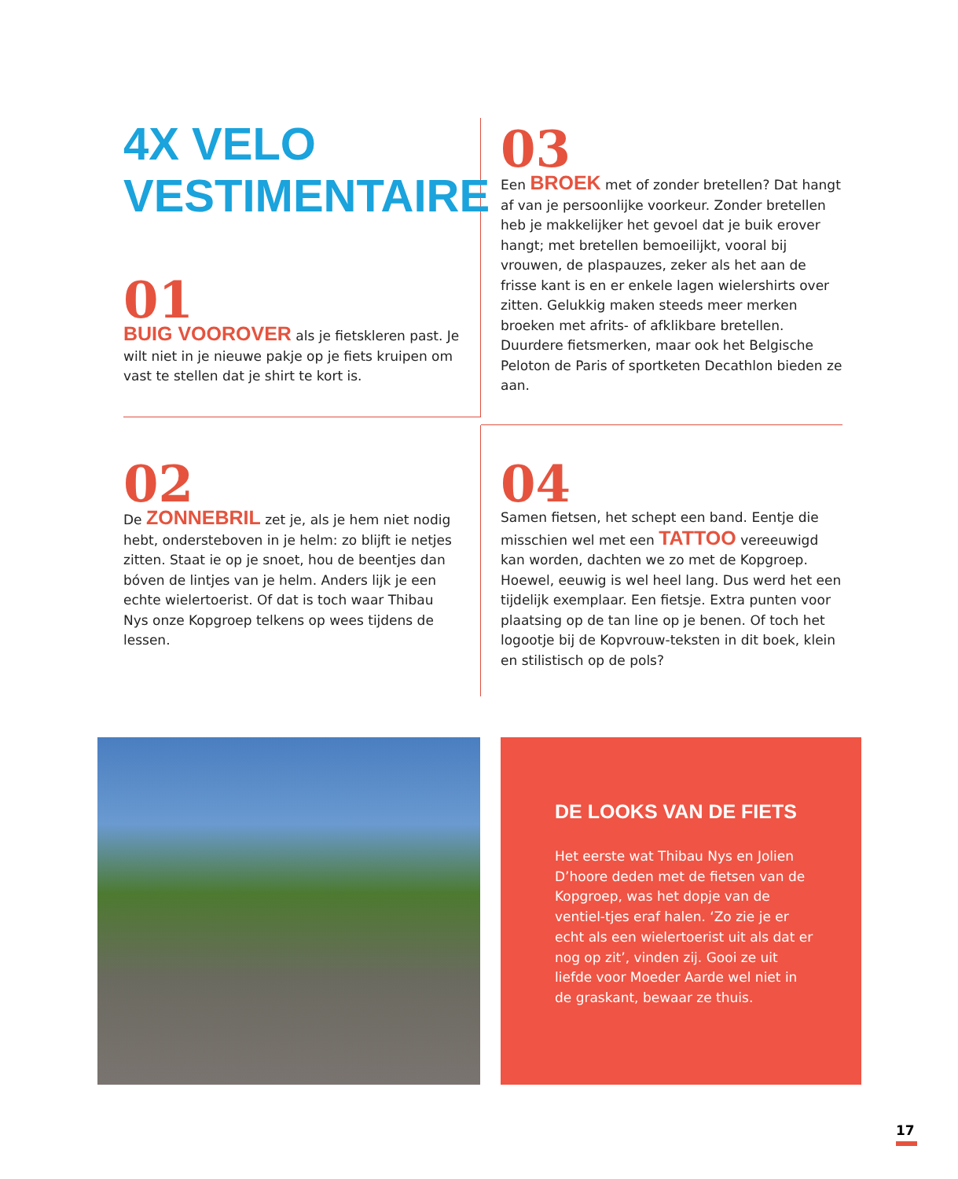4X VELO VESTIMENTAIRE
01
BUIG VOOROVER als je fietskleren past. Je wilt niet in je nieuwe pakje op je fiets kruipen om vast te stellen dat je shirt te kort is.
03
Een BROEK met of zonder bretellen? Dat hangt af van je persoonlijke voorkeur. Zonder bretellen heb je makkelijker het gevoel dat je buik erover hangt; met bretellen bemoeilijkt, vooral bij vrouwen, de plaspauzes, zeker als het aan de frisse kant is en er enkele lagen wielershirts over zitten. Gelukkig maken steeds meer merken broeken met afrits- of afklikbare bretellen. Duurdere fietsmerken, maar ook het Belgische Peloton de Paris of sportketen Decathlon bieden ze aan.
02
De ZONNEBRIL zet je, als je hem niet nodig hebt, ondersteboven in je helm: zo blijft ie netjes zitten. Staat ie op je snoet, hou de beentjes dan bóven de lintjes van je helm. Anders lijk je een echte wielertoerist. Of dat is toch waar Thibau Nys onze Kopgroep telkens op wees tijdens de lessen.
04
Samen fietsen, het schept een band. Eentje die misschien wel met een TATTOO vereeuwigd kan worden, dachten we zo met de Kopgroep. Hoewel, eeuwig is wel heel lang. Dus werd het een tijdelijk exemplaar. Een fietsje. Extra punten voor plaatsing op de tan line op je benen. Of toch het logootje bij de Kopvrouw-teksten in dit boek, klein en stilistisch op de pols?
DE LOOKS VAN DE FIETS
Het eerste wat Thibau Nys en Jolien D’hoore deden met de fietsen van de Kopgroep, was het dopje van de ventiel-tjes eraf halen. ‘Zo zie je er echt als een wielertoerist uit als dat er nog op zit’, vinden zij. Gooi ze uit liefde voor Moeder Aarde wel niet in de graskant, bewaar ze thuis.
17